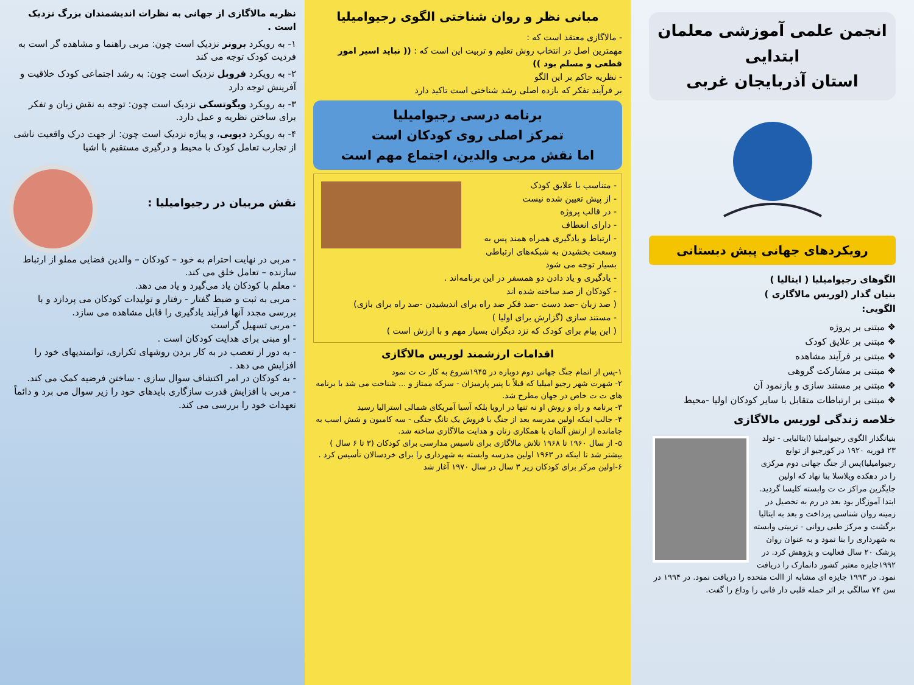انجمن علمی آموزشی معلمان ابتدایی
استان آذربایجان غربی
رویکردهای جهانی پیش دبستانی
الگوهای رجیوامیلیا ( ایتالیا )
بنیان گذار (لوریس مالاگازی )
الگویی:
❖ مبتنی بر پروژه
❖ مبتنی بر علایق کودک
❖ مبتنی بر فرآیند مشاهده
❖ مبتنی بر مشارکت گروهی
❖ مبتنی بر مستند سازی و بازنمود آن
❖ مبتنی بر ارتباطات متقابل با سایر کودکان اولیا -محیط
خلاصه زندگی لوریس مالاگازی
بنیانگذار الگوی رجیوامیلیا (ایتالیایی - تولد ۲۳ فوریه ۱۹۲۰ در کورجیو از توابع رجیوامیلیا)پس از جنگ جهانی دوم مرکزی را در دهکده ویلاسلا بنا نهاد که اولین جایگزین مراکز ت ت وابسته کلیسا گردید. ابتدا آموزگار بود بعد در رم به تحصیل در زمینه روان شناسی پرداخت و بعد به ایتالیا برگشت و مرکز طبی روانی - تربیتی وابسته به شهرداری را بنا نمود و به عنوان روان پزشک ۲۰ سال فعالیت و پژوهش کرد. در ۱۹۹۲جایزه معتبر کشور دانمارک را دریافت نمود. در ۱۹۹۳ جایزه ای مشابه از االت متحده را دریافت نمود. در ۱۹۹۴ در سن ۷۴ سالگی بر اثر حمله قلبی دار فانی را وداع را گفت.
مبانی نظر و روان شناختی الگوی رجیوامیلیا
- مالاگازی معتقد است که :
مهمترین اصل در انتخاب روش تعلیم و تربیت این است که : (( نباید اسیر امور قطعی و مسلم بود ))
- نظریه حاکم بر این الگو
بر فرآیند تفکر که بازده اصلی رشد شناختی است تاکید دارد
برنامه درسی رجیوامیلیا
تمرکز اصلی روی کودکان است
اما نقش مربی والدین، اجتماع مهم است
- متناسب با علایق کودک
- از پیش تعیین شده نیست
- در قالب پروژه
- دارای انعطاف
- ارتباط و یادگیری همراه همند پس به وسعت بخشیدن به شبکه‌های ارتباطی بسیار توجه می شود
- یادگیری و یاد دادن دو همسفر در این برنامه‌اند .
- کودکان از صد ساخته شده اند
( صد زبان -صد دست -صد فکر صد راه برای اندیشیدن -صد راه برای بازی)
- مستند سازی (گزارش برای اولیا )
( این پیام برای کودک که نزد دیگران بسیار مهم و با ارزش است )
اقدامات ارزشمند لوریس مالاگازی
۱-پس از اتمام جنگ جهانی دوم دوباره در ۱۹۴۵شروع به کار ت ت نمود
۲- شهرت شهر رجیو امیلیا که قبلاً با پنیر پارمیزان - سرکه ممتاز و ... شناخت می شد با برنامه های ت ت خاص در جهان مطرح شد.
۳- برنامه و راه و روش او نه تنها در اروپا بلکه آسیا آمریکای شمالی استرالیا رسید
۴- جالب اینکه اولین مدرسه بعد از جنگ با فروش یک تانگ جنگی - سه کامیون و شش اسب به جامانده از ارتش آلمان با همکاری زنان و هدایت مالاگازی ساخته شد.
۵- از سال ۱۹۶۰ تا ۱۹۶۸ تلاش مالاگازی برای تاسیس مدارسی برای کودکان (۳ تا ۶ سال ) بیشتر شد تا اینکه در ۱۹۶۳ اولین مدرسه وابسته به شهرداری را برای خردسالان تأسیس کرد .
۶-اولین مرکز برای کودکان زیر ۳ سال در سال ۱۹۷۰ آغاز شد
نظریه مالاگازی از جهانی به نظرات اندیشمندان بزرگ نزدیک است .
۱- به رویکرد برونر نزدیک است چون: مربی راهنما و مشاهده گر است به فردیت کودک توجه می کند
۲- به رویکرد فروبل نزدیک است چون: به رشد اجتماعی کودک خلاقیت و آفرینش توجه دارد
۳- به رویکرد ویگوتسکی نزدیک است چون: توجه به نقش زبان و تفکر برای ساختن نظریه و عمل دارد.
۴- به رویکرد دیویی، و پیاژه نزدیک است چون: از جهت درک واقعیت ناشی از تجارب تعامل کودک با محیط و درگیری مستقیم با اشیا
نقش مربیان در رجیوامیلیا :
- مربی در نهایت احترام به خود – کودکان – والدین فضایی مملو از ارتباط سازنده – تعامل خلق می کند.
- معلم با کودکان یاد می‌گیرد و یاد می دهد.
- مربی به ثبت و ضبط گفتار - رفتار و تولیدات کودکان می پردازد و با بررسی مجدد آنها فرآیند یادگیری را قابل مشاهده می سازد.
- مربی تسهیل گراست
- او مبنی برای هدایت کودکان است .
- به دور از تعصب در به کار بردن روشهای تکراری، توانمندیهای خود را افزایش می دهد .
- به کودکان در امر اکتشاف سوال سازی - ساختن فرضیه کمک می کند.
- مربی با افزایش قدرت سازگاری بایدهای خود را زیر سوال می برد و دائماً تعهدات خود را بررسی می کند.